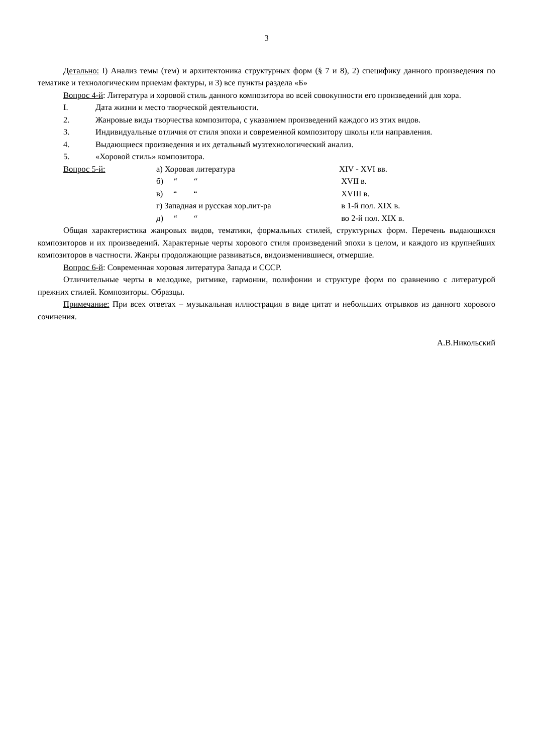3
Детально: I) Анализ темы (тем) и архитектоника структурных форм (§ 7 и 8), 2) специфику данного произведения по тематике и технологическим приемам фактуры, и 3) все пункты раздела «Б»
Вопрос 4-й: Литература и хоровой стиль данного композитора во всей совокупности его произведений для хора.
I. Дата жизни и место творческой деятельности.
2. Жанровые виды творчества композитора, с указанием произведений каждого из этих видов.
3. Индивидуальные отличия от стиля эпохи и современной композитору школы или направления.
4. Выдающиеся произведения и их детальный музтехнологический анализ.
5. «Хоровой стиль» композитора.
| Вопрос 5-й: | а) Хоровая литература | XIV - XVI вв. |
| | б) “ “ | XVII в. |
| | в) “ “ | XVIII в. |
| | г) Западная и русская хор.лит-ра | в 1-й пол. XIX в. |
| | д) “ “ | во 2-й пол. XIX в. |
Общая характеристика жанровых видов, тематики, формальных стилей, структурных форм. Перечень выдающихся композиторов и их произведений. Характерные черты хорового стиля произведений эпохи в целом, и каждого из крупнейших композиторов в частности. Жанры продолжающие развиваться, видоизменившиеся, отмершие.
Вопрос 6-й: Современная хоровая литература Запада и СССР.
Отличительные черты в мелодике, ритмике, гармонии, полифонии и структуре форм по сравнению с литературой прежних стилей. Композиторы. Образцы.
Примечание: При всех ответах – музыкальная иллюстрация в виде цитат и небольших отрывков из данного хорового сочинения.
А.В.Никольский